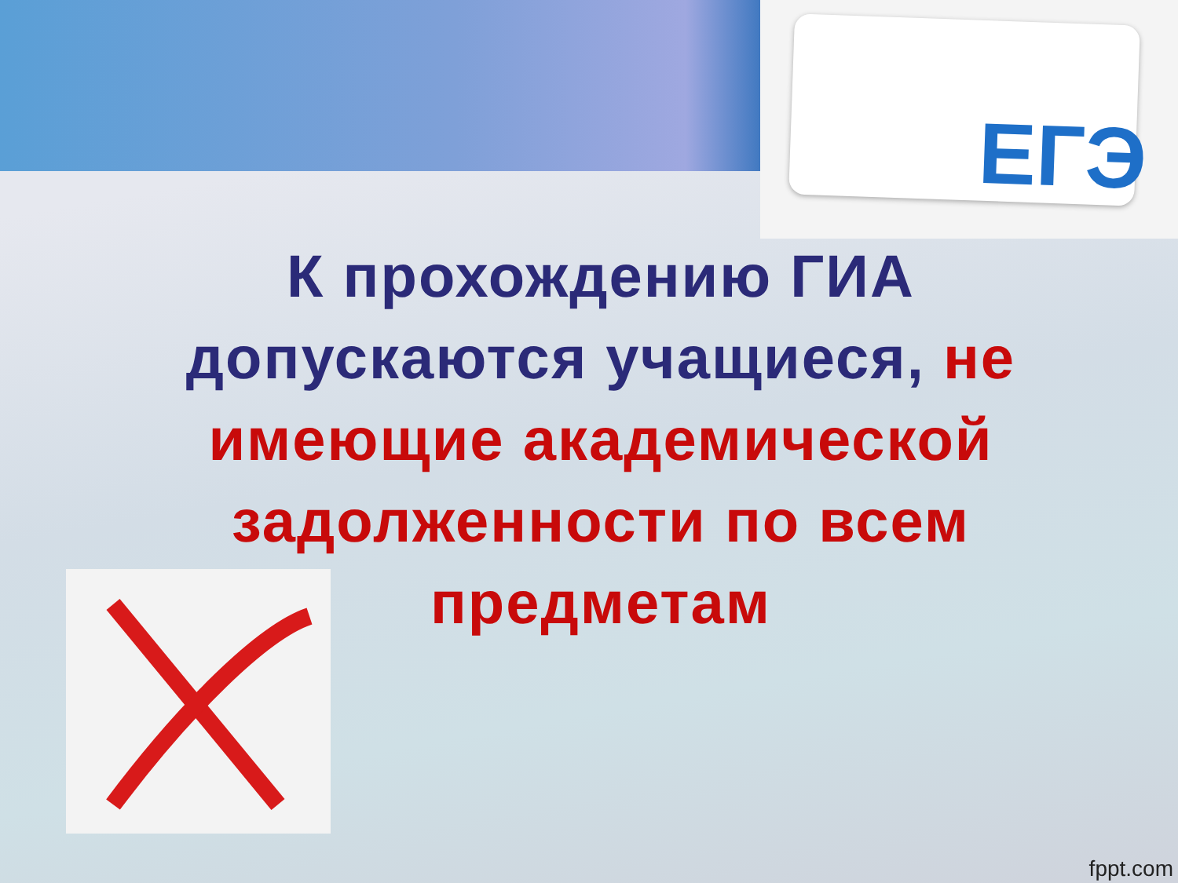ЕГЭ
К прохождению ГИА допускаются учащиеся, не имеющие академической задолженности по всем предметам
fppt.com